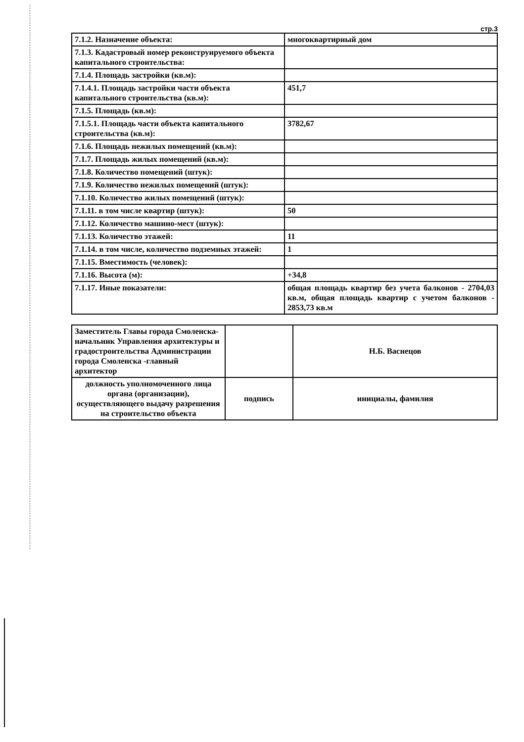стр.3
| 7.1.2. Назначение объекта: | многоквартирный дом |
| 7.1.3. Кадастровый номер реконструируемого объекта капитального строительства: | |
| 7.1.4. Площадь застройки (кв.м): | |
| 7.1.4.1. Площадь застройки части объекта капитального строительства (кв.м): | 451,7 |
| 7.1.5. Площадь (кв.м): | |
| 7.1.5.1. Площадь части объекта капитального строительства (кв.м): | 3782,67 |
| 7.1.6. Площадь нежилых помещений (кв.м): | |
| 7.1.7. Площадь жилых помещений (кв.м): | |
| 7.1.8. Количество помещений (штук): | |
| 7.1.9. Количество нежилых помещений (штук): | |
| 7.1.10. Количество жилых помещений (штук): | |
| 7.1.11. в том числе квартир (штук): | 50 |
| 7.1.12. Количество машино-мест (штук): | |
| 7.1.13. Количество этажей: | 11 |
| 7.1.14. в том числе, количество подземных этажей: | 1 |
| 7.1.15. Вместимость (человек): | |
| 7.1.16. Высота (м): | +34,8 |
| 7.1.17. Иные показатели: | общая площадь квартир без учета балконов - 2704,03 кв.м, общая площадь квартир с учетом балконов - 2853,73 кв.м |
| Заместитель Главы города Смоленска-начальник Управления архитектуры и градостроительства Администрации города Смоленска -главный архитектор | | Н.Б. Васнецов |
| должность уполномоченного лица органа (организации), осуществляющего выдачу разрешения на строительство объекта | подпись | инициалы, фамилия |